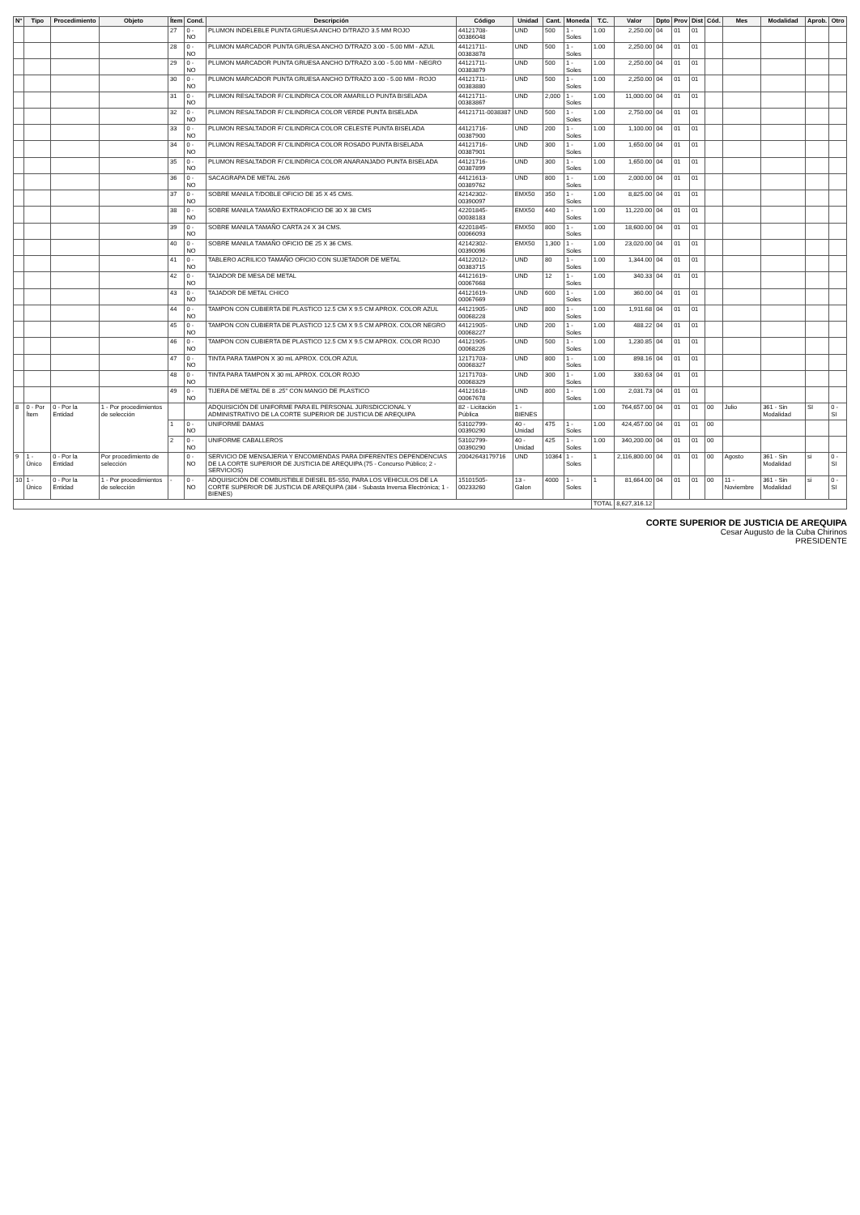| N° | Tipo | Procedimiento | Objeto | Ítem | Cond. | Descripción | Código | Unidad | Cant. | Moneda | T.C. | Valor | Dpto | Prov | Dist | Cód. | Mes | Modalidad | Aprob. | Otro |
| --- | --- | --- | --- | --- | --- | --- | --- | --- | --- | --- | --- | --- | --- | --- | --- | --- | --- | --- | --- | --- |
| | | | | 27 | 0 - NO | PLUMON INDELEBLE PUNTA GRUESA ANCHO D/TRAZO 3.5 MM ROJO | 44121708-00386048 | UND | 500 | 1 - Soles | 1.00 | 2,250.00 | 04 | 01 | 01 | | | | | |
| | | | | 28 | 0 - NO | PLUMON MARCADOR PUNTA GRUESA ANCHO D/TRAZO 3.00 - 5.00 MM - AZUL | 44121711-00383878 | UND | 500 | 1 - Soles | 1.00 | 2,250.00 | 04 | 01 | 01 | | | | | |
| | | | | 29 | 0 - NO | PLUMON MARCADOR PUNTA GRUESA ANCHO D/TRAZO 3.00 - 5.00 MM - NEGRO | 44121711-00383879 | UND | 500 | 1 - Soles | 1.00 | 2,250.00 | 04 | 01 | 01 | | | | | |
| | | | | 30 | 0 - NO | PLUMON MARCADOR PUNTA GRUESA ANCHO D/TRAZO 3.00 - 5.00 MM - ROJO | 44121711-00383880 | UND | 500 | 1 - Soles | 1.00 | 2,250.00 | 04 | 01 | 01 | | | | | |
| | | | | 31 | 0 - NO | PLUMON RESALTADOR F/ CILINDRICA COLOR AMARILLO PUNTA BISELADA | 44121711-00383867 | UND | 2,000 | 1 - Soles | 1.00 | 11,000.00 | 04 | 01 | 01 | | | | | |
| | | | | 32 | 0 - NO | PLUMON RESALTADOR F/ CILINDRICA COLOR VERDE PUNTA BISELADA | 44121711-0038387 | UND | 500 | 1 - Soles | 1.00 | 2,750.00 | 04 | 01 | 01 | | | | | |
| | | | | 33 | 0 - NO | PLUMON RESALTADOR F/ CILINDRICA COLOR CELESTE PUNTA BISELADA | 44121716-00387900 | UND | 200 | 1 - Soles | 1.00 | 1,100.00 | 04 | 01 | 01 | | | | | |
| | | | | 34 | 0 - NO | PLUMON RESALTADOR F/ CILINDRICA COLOR ROSADO PUNTA BISELADA | 44121716-00387901 | UND | 300 | 1 - Soles | 1.00 | 1,650.00 | 04 | 01 | 01 | | | | | |
| | | | | 35 | 0 - NO | PLUMON RESALTADOR F/ CILINDRICA COLOR ANARANJADO PUNTA BISELADA | 44121716-00387899 | UND | 300 | 1 - Soles | 1.00 | 1,650.00 | 04 | 01 | 01 | | | | | |
| | | | | 36 | 0 - NO | SACAGRAPA DE METAL 26/6 | 44121613-00389762 | UND | 800 | 1 - Soles | 1.00 | 2,000.00 | 04 | 01 | 01 | | | | | |
| | | | | 37 | 0 - NO | SOBRE MANILA T/DOBLE OFICIO DE 35 X 45 CMS. | 42142302-00390097 | EMX50 | 350 | 1 - Soles | 1.00 | 8,825.00 | 04 | 01 | 01 | | | | | |
| | | | | 38 | 0 - NO | SOBRE MANILA TAMAÑO EXTRAOFICIO DE 30 X 38 CMS | 42201845-00038183 | EMX50 | 440 | 1 - Soles | 1.00 | 11,220.00 | 04 | 01 | 01 | | | | | |
| | | | | 39 | 0 - NO | SOBRE MANILA TAMAÑO CARTA 24 X 34 CMS. | 42201845-00066093 | EMX50 | 800 | 1 - Soles | 1.00 | 18,600.00 | 04 | 01 | 01 | | | | | |
| | | | | 40 | 0 - NO | SOBRE MANILA TAMAÑO OFICIO DE 25 X 36 CMS. | 42142302-00390096 | EMX50 | 1,300 | 1 - Soles | 1.00 | 23,020.00 | 04 | 01 | 01 | | | | | |
| | | | | 41 | 0 - NO | TABLERO ACRILICO TAMAÑO OFICIO CON SUJETADOR DE METAL | 44122012-00383715 | UND | 80 | 1 - Soles | 1.00 | 1,344.00 | 04 | 01 | 01 | | | | | |
| | | | | 42 | 0 - NO | TAJADOR DE MESA DE METAL | 44121619-00067668 | UND | 12 | 1 - Soles | 1.00 | 340.33 | 04 | 01 | 01 | | | | | |
| | | | | 43 | 0 - NO | TAJADOR DE METAL CHICO | 44121619-00067669 | UND | 600 | 1 - Soles | 1.00 | 360.00 | 04 | 01 | 01 | | | | | |
| | | | | 44 | 0 - NO | TAMPON CON CUBIERTA DE PLASTICO 12.5 CM X 9.5 CM APROX. COLOR AZUL | 44121905-00068228 | UND | 800 | 1 - Soles | 1.00 | 1,911.68 | 04 | 01 | 01 | | | | | |
| | | | | 45 | 0 - NO | TAMPON CON CUBIERTA DE PLASTICO 12.5 CM X 9.5 CM APROX. COLOR NEGRO | 44121905-00068227 | UND | 200 | 1 - Soles | 1.00 | 488.22 | 04 | 01 | 01 | | | | | |
| | | | | 46 | 0 - NO | TAMPON CON CUBIERTA DE PLASTICO 12.5 CM X 9.5 CM APROX. COLOR ROJO | 44121905-00068226 | UND | 500 | 1 - Soles | 1.00 | 1,230.85 | 04 | 01 | 01 | | | | | |
| | | | | 47 | 0 - NO | TINTA PARA TAMPON X 30 mL APROX. COLOR AZUL | 12171703-00068327 | UND | 800 | 1 - Soles | 1.00 | 898.16 | 04 | 01 | 01 | | | | | |
| | | | | 48 | 0 - NO | TINTA PARA TAMPON X 30 mL APROX. COLOR ROJO | 12171703-00068329 | UND | 300 | 1 - Soles | 1.00 | 330.63 | 04 | 01 | 01 | | | | | |
| | | | | 49 | 0 - NO | TIJERA DE METAL DE 8 .25" CON MANGO DE PLASTICO | 44121618-00067678 | UND | 800 | 1 - Soles | 1.00 | 2,031.73 | 04 | 01 | 01 | | | | | |
| 8 | 0 - Por Ítem | 0 - Por la Entidad | 1 - Por procedimientos de selección | | | ADQUISICIÓN DE UNIFORME PARA EL PERSONAL JURISDICCIONAL Y ADMINISTRATIVO DE LA CORTE SUPERIOR DE JUSTICIA DE AREQUIPA | 82 - Licitación Pública | 1 - BIENES | | | 1.00 | 764,657.00 | 04 | 01 | 01 | 00 | Julio | 361 - Sin Modalidad | SI | 0 - SI |
| | | | | 1 | 0 - NO | UNIFORME DAMAS | 53102799-00390290 | 40 - Unidad | 475 | 1 - Soles | 1.00 | 424,457.00 | 04 | 01 | 01 | 00 | | | | |
| | | | | 2 | 0 - NO | UNIFORME CABALLEROS | 53102799-00390290 | 40 - Unidad | 425 | 1 - Soles | 1.00 | 340,200.00 | 04 | 01 | 01 | 00 | | | | |
| 9 | 1 - Único | 0 - Por la Entidad | Por procedimiento de selección | | 0 - NO | SERVICIO DE MENSAJERIA Y ENCOMIENDAS PARA DIFERENTES DEPENDENCIAS DE LA CORTE SUPERIOR DE JUSTICIA DE AREQUIPA (75 - Concurso Público; 2 - SERVICIOS) | 20042643179716 | UND | 10364 | 1 - Soles | 1 | 2,116,800.00 | 04 | 01 | 01 | 00 | Agosto | 361 - Sin Modalidad | si | 0 - SI |
| 10 | 1 - Único | 0 - Por la Entidad | 1 - Por procedimientos de selección | - | 0 - NO | ADQUISICIÓN DE COMBUSTIBLE DIESEL B5-S50, PARA LOS VEHICULOS DE LA CORTE SUPERIOR DE JUSTICIA DE AREQUIPA (384 - Subasta Inversa Electrónica; 1 - BIENES) | 15101505-00233260 | 13 - Galon | 4000 | 1 - Soles | 1 | 81,664.00 | 04 | 01 | 01 | 00 | 11 - Noviembre | 361 - Sin Modalidad | si | 0 - SI |
| | | | | | | | | | | | TOTAL | 8,627,316.12 | | | | | | | | |
CORTE SUPERIOR DE JUSTICIA DE AREQUIPA
Cesar Augusto de la Cuba Chirinos
PRESIDENTE